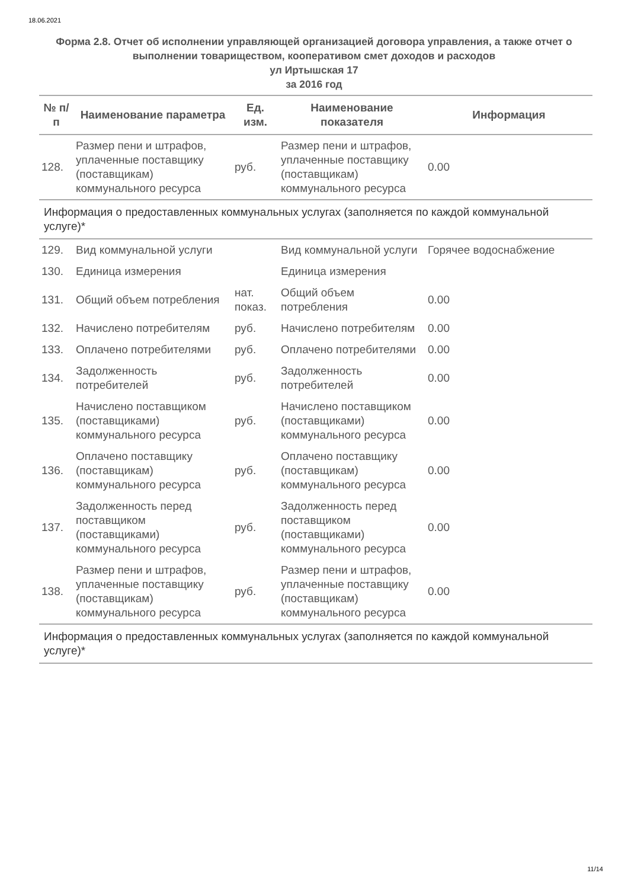18.06.2021
Форма 2.8. Отчет об исполнении управляющей организацией договора управления, а также отчет о выполнении товариществом, кооперативом смет доходов и расходов
ул Иртышская 17
за 2016 год
| № п/п | Наименование параметра | Ед. изм. | Наименование показателя | Информация |
| --- | --- | --- | --- | --- |
| 128. | Размер пени и штрафов, уплаченные поставщику (поставщикам) коммунального ресурса | руб. | Размер пени и штрафов, уплаченные поставщику (поставщикам) коммунального ресурса | 0.00 |
| Информация о предоставленных коммунальных услугах (заполняется по каждой коммунальной услуге)* | | | | |
| 129. | Вид коммунальной услуги | | Вид коммунальной услуги | Горячее водоснабжение |
| 130. | Единица измерения | | Единица измерения | |
| 131. | Общий объем потребления | нат. показ. | Общий объем потребления | 0.00 |
| 132. | Начислено потребителям | руб. | Начислено потребителям | 0.00 |
| 133. | Оплачено потребителями | руб. | Оплачено потребителями | 0.00 |
| 134. | Задолженность потребителей | руб. | Задолженность потребителей | 0.00 |
| 135. | Начислено поставщиком (поставщиками) коммунального ресурса | руб. | Начислено поставщиком (поставщиками) коммунального ресурса | 0.00 |
| 136. | Оплачено поставщику (поставщикам) коммунального ресурса | руб. | Оплачено поставщику (поставщикам) коммунального ресурса | 0.00 |
| 137. | Задолженность перед поставщиком (поставщиками) коммунального ресурса | руб. | Задолженность перед поставщиком (поставщиками) коммунального ресурса | 0.00 |
| 138. | Размер пени и штрафов, уплаченные поставщику (поставщикам) коммунального ресурса | руб. | Размер пени и штрафов, уплаченные поставщику (поставщикам) коммунального ресурса | 0.00 |
| Информация о предоставленных коммунальных услугах (заполняется по каждой коммунальной услуге)* | | | | |
11/14